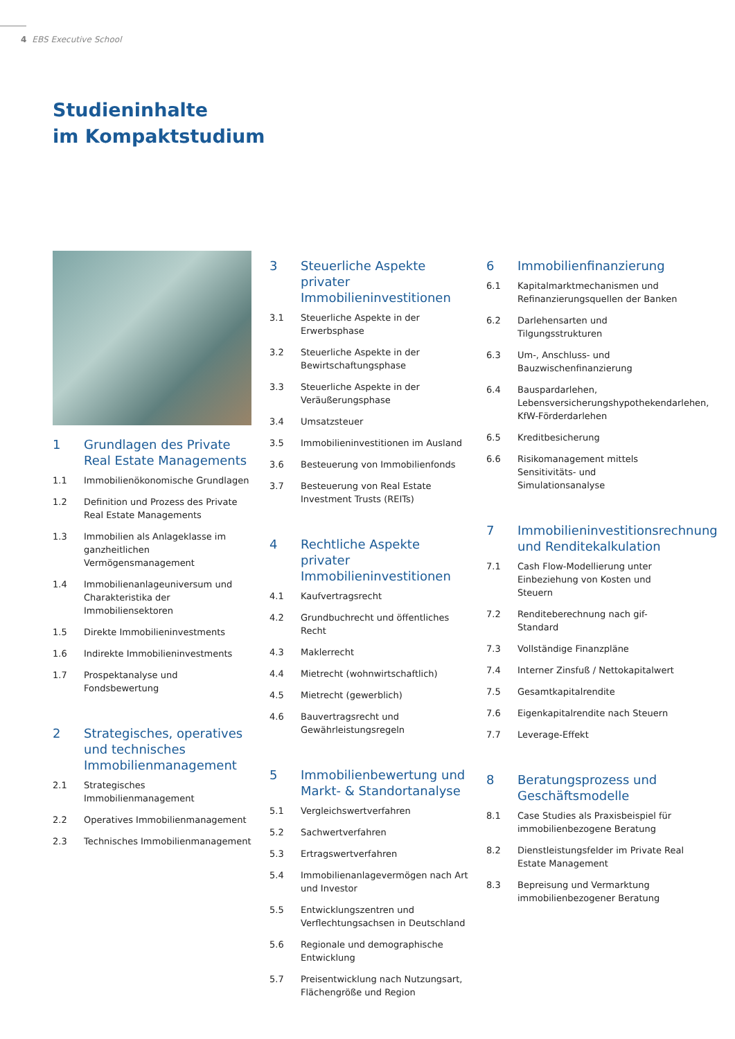4 EBS Executive School
Studieninhalte
im Kompaktstudium
1 Grundlagen des Private Real Estate Managements
1.1 Immobilienökonomische Grundlagen
1.2 Definition und Prozess des Private Real Estate Managements
1.3 Immobilien als Anlageklasse im ganzheitlichen Vermögensmanagement
1.4 Immobilienanlageuniversum und Charakteristika der Immobiliensektoren
1.5 Direkte Immobilieninvestments
1.6 Indirekte Immobilieninvestments
1.7 Prospektanalyse und Fondsbewertung
2 Strategisches, operatives und technisches Immobilienmanagement
2.1 Strategisches Immobilienmanagement
2.2 Operatives Immobilienmanagement
2.3 Technisches Immobilienmanagement
3 Steuerliche Aspekte privater Immobilieninvestitionen
3.1 Steuerliche Aspekte in der Erwerbsphase
3.2 Steuerliche Aspekte in der Bewirtschaftungsphase
3.3 Steuerliche Aspekte in der Veräußerungsphase
3.4 Umsatzsteuer
3.5 Immobilieninvestitionen im Ausland
3.6 Besteuerung von Immobilienfonds
3.7 Besteuerung von Real Estate Investment Trusts (REITs)
4 Rechtliche Aspekte privater Immobilieninvestitionen
4.1 Kaufvertragsrecht
4.2 Grundbuchrecht und öffentliches Recht
4.3 Maklerrecht
4.4 Mietrecht (wohnwirtschaftlich)
4.5 Mietrecht (gewerblich)
4.6 Bauvertragsrecht und Gewährleistungsregeln
5 Immobilienbewertung und Markt- & Standortanalyse
5.1 Vergleichswertverfahren
5.2 Sachwertverfahren
5.3 Ertragswertverfahren
5.4 Immobilienanlagevermögen nach Art und Investor
5.5 Entwicklungszentren und Verflechtungsachsen in Deutschland
5.6 Regionale und demographische Entwicklung
5.7 Preisentwicklung nach Nutzungsart, Flächengröße und Region
6 Immobilienfinanzierung
6.1 Kapitalmarktmechanismen und Refinanzierungsquellen der Banken
6.2 Darlehensarten und Tilgungsstrukturen
6.3 Um-, Anschluss- und Bauzwischenfinanzierung
6.4 Bauspardarlehen, Lebensversicherungshypothekendarlehen, KfW-Förderdarlehen
6.5 Kreditbesicherung
6.6 Risikomanagement mittels Sensitivitäts- und Simulationsanalyse
7 Immobilieninvestitionsrechnung und Renditekalkulation
7.1 Cash Flow-Modellierung unter Einbeziehung von Kosten und Steuern
7.2 Renditeberechnung nach gif-Standard
7.3 Vollständige Finanzpläne
7.4 Interner Zinsfuß / Nettokapitalwert
7.5 Gesamtkapitalrendite
7.6 Eigenkapitalrendite nach Steuern
7.7 Leverage-Effekt
8 Beratungsprozess und Geschäftsmodelle
8.1 Case Studies als Praxisbeispiel für immobilienbezogene Beratung
8.2 Dienstleistungsfelder im Private Real Estate Management
8.3 Bepreisung und Vermarktung immobilienbezogener Beratung